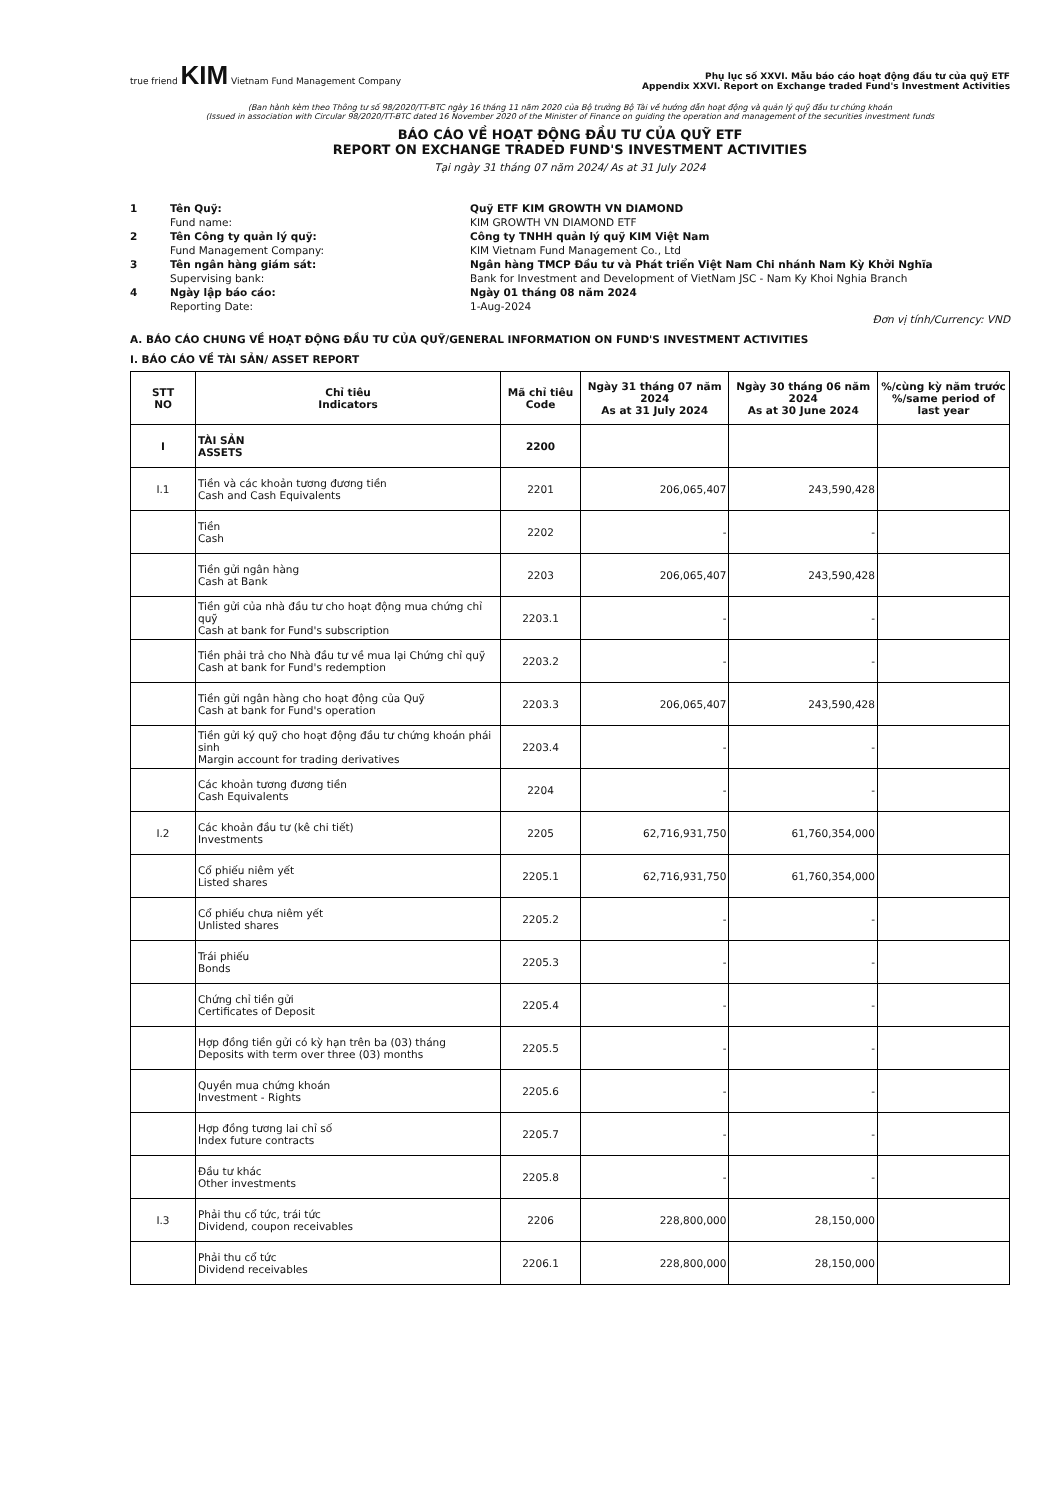true friend KIM Vietnam Fund Management Company
Phụ lục số XXVI. Mẫu báo cáo hoạt động đầu tư của quỹ ETF
Appendix XXVI. Report on Exchange traded Fund's Investment Activities
(Ban hành kèm theo Thông tư số 98/2020/TT-BTC ngày 16 tháng 11 năm 2020 của Bộ trưởng Bộ Tài về hướng dẫn hoạt động và quản lý quỹ đầu tư chứng khoán
(Issued in association with Circular 98/2020/TT-BTC dated 16 November 2020 of the Minister of Finance on guiding the operation and management of the securities investment funds
BÁO CÁO VỀ HOẠT ĐỘNG ĐẦU TƯ CỦA QUỸ ETF
REPORT ON EXCHANGE TRADED FUND'S INVESTMENT ACTIVITIES
Tại ngày 31 tháng 07 năm 2024/ As at 31 July 2024
1
Tên Quỹ:
Fund name:
Quỹ ETF KIM GROWTH VN DIAMOND
KIM GROWTH VN DIAMOND ETF
2
Tên Công ty quản lý quỹ:
Fund Management Company:
Công ty TNHH quản lý quỹ KIM Việt Nam
KIM Vietnam Fund Management Co., Ltd
3
Tên ngân hàng giám sát:
Supervising bank:
Ngân hàng TMCP Đầu tư và Phát triển Việt Nam Chi nhánh Nam Kỳ Khởi Nghĩa
Bank for Investment and Development of VietNam JSC - Nam Ky Khoi Nghia Branch
4
Ngày lập báo cáo:
Reporting Date:
Ngày 01 tháng 08 năm 2024
1-Aug-2024
Đơn vị tính/Currency: VND
A. BÁO CÁO CHUNG VỀ HOẠT ĐỘNG ĐẦU TƯ CỦA QUỸ/GENERAL INFORMATION ON FUND'S INVESTMENT ACTIVITIES
I. BÁO CÁO VỀ TÀI SẢN/ ASSET REPORT
| STT NO | Chỉ tiêu Indicators | Mã chỉ tiêu Code | Ngày 31 tháng 07 năm 2024 As at 31 July 2024 | Ngày 30 tháng 06 năm 2024 As at 30 June 2024 | %/cùng kỳ năm trước %/same period of last year |
| --- | --- | --- | --- | --- | --- |
| I | TÀI SẢN ASSETS | 2200 | | | |
| I.1 | Tiền và các khoản tương đương tiền Cash and Cash Equivalents | 2201 | 206,065,407 | 243,590,428 | |
| | Tiền Cash | 2202 | - | - | |
| | Tiền gửi ngân hàng Cash at Bank | 2203 | 206,065,407 | 243,590,428 | |
| | Tiền gửi của nhà đầu tư cho hoạt động mua chứng chỉ quỹ Cash at bank for Fund's subscription | 2203.1 | - | - | |
| | Tiền phải trả cho Nhà đầu tư về mua lại Chứng chỉ quỹ Cash at bank for Fund's redemption | 2203.2 | - | - | |
| | Tiền gửi ngân hàng cho hoạt động của Quỹ Cash at bank for Fund's operation | 2203.3 | 206,065,407 | 243,590,428 | |
| | Tiền gửi ký quỹ cho hoạt động đầu tư chứng khoán phái sinh Margin account for trading derivatives | 2203.4 | - | - | |
| | Các khoản tương đương tiền Cash Equivalents | 2204 | - | - | |
| I.2 | Các khoản đầu tư (kê chi tiết) Investments | 2205 | 62,716,931,750 | 61,760,354,000 | |
| | Cổ phiếu niêm yết Listed shares | 2205.1 | 62,716,931,750 | 61,760,354,000 | |
| | Cổ phiếu chưa niêm yết Unlisted shares | 2205.2 | - | - | |
| | Trái phiếu Bonds | 2205.3 | - | - | |
| | Chứng chỉ tiền gửi Certificates of Deposit | 2205.4 | - | - | |
| | Hợp đồng tiền gửi có kỳ hạn trên ba (03) tháng Deposits with term over three (03) months | 2205.5 | - | - | |
| | Quyền mua chứng khoán Investment - Rights | 2205.6 | - | - | |
| | Hợp đồng tương lai chỉ số Index future contracts | 2205.7 | - | - | |
| | Đầu tư khác Other investments | 2205.8 | - | - | |
| I.3 | Phải thu cổ tức, trái tức Dividend, coupon receivables | 2206 | 228,800,000 | 28,150,000 | |
| | Phải thu cổ tức Dividend receivables | 2206.1 | 228,800,000 | 28,150,000 | |